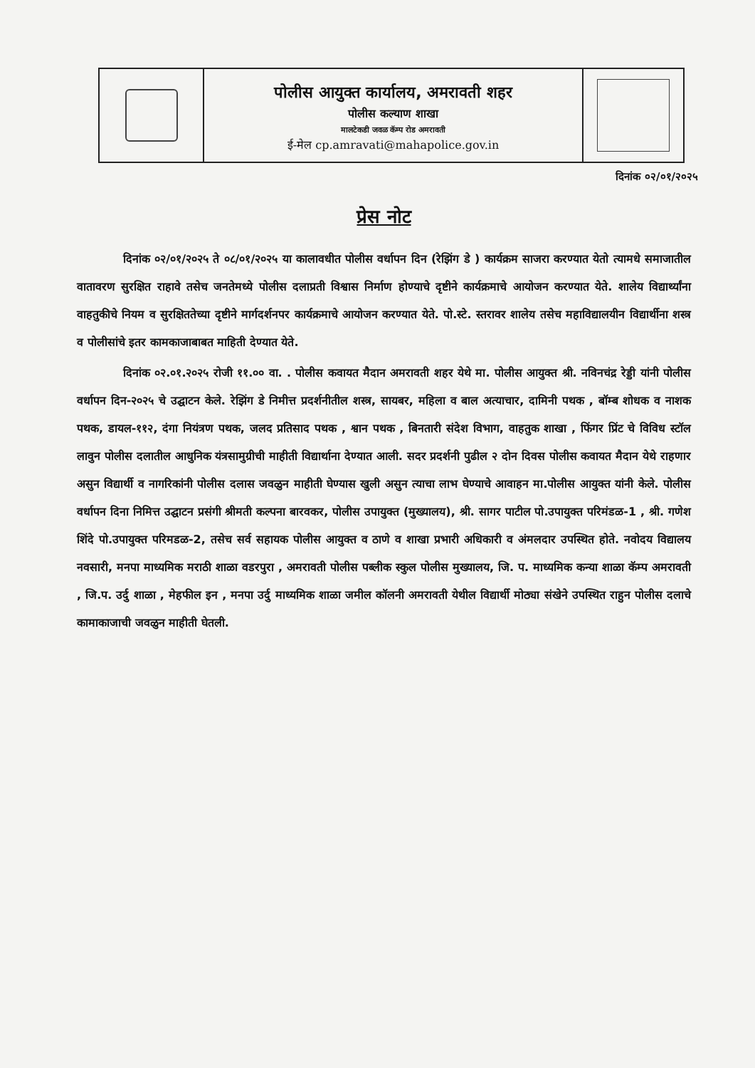पोलीस आयुक्त कार्यालय, अमरावती शहर
पोलीस कल्याण शाखा
मालटेकडी जवळ कॅम्प रोड अमरावती
ई-मेल cp.amravati@mahapolice.gov.in
दिनांक ०२/०१/२०२५
प्रेस नोट
दिनांक ०२/०१/२०२५ ते ०८/०१/२०२५ या कालावधीत पोलीस वर्धापन दिन (रेझिंग डे ) कार्यक्रम साजरा करण्यात येतो त्यामधे समाजातील वातावरण सुरक्षित राहावे तसेच जनतेमध्ये पोलीस दलाप्रती विश्वास निर्माण होण्याचे दृष्टीने कार्यक्रमाचे आयोजन करण्यात येते. शालेय विद्यार्थ्यांना वाहतुकीचे नियम व सुरक्षिततेच्या दृष्टीने मार्गदर्शनपर कार्यक्रमाचे आयोजन करण्यात येते. पो.स्टे. स्तरावर शालेय तसेच महाविद्यालयीन विद्यार्थीना शस्त्र व पोलीसांचे इतर कामकाजाबाबत माहिती देण्यात येते.
दिनांक ०२.०१.२०२५ रोजी ११.०० वा. . पोलीस कवायत मैदान अमरावती शहर येथे मा. पोलीस आयुक्त श्री. नविनचंद्र रेड्डी यांनी पोलीस वर्धापन दिन-२०२५ चे उद्घाटन केले. रेझिंग डे निमीत्त प्रदर्शनीतील शस्त्र, सायबर, महिला व बाल अत्याचार, दामिनी पथक , बॉम्ब शोधक व नाशक पथक, डायल-११२, दंगा नियंत्रण पथक, जलद प्रतिसाद पथक , श्वान पथक , बिनतारी संदेश विभाग, वाहतुक शाखा , फिंगर प्रिंट चे विविध स्टॉल लावुन पोलीस दलातील आधुनिक यंत्रसामुग्रीची माहीती विद्यार्थाना देण्यात आली. सदर प्रदर्शनी पुढील २ दोन दिवस पोलीस कवायत मैदान येथे राहणार असुन विद्यार्थी व नागरिकांनी पोलीस दलास जवळुन माहीती घेण्यास खुली असुन त्याचा लाभ घेण्याचे आवाहन मा.पोलीस आयुक्त यांनी केले. पोलीस वर्धापन दिना निमित्त उद्घाटन प्रसंगी श्रीमती कल्पना बारवकर, पोलीस उपायुक्त (मुख्यालय), श्री. सागर पाटील पो.उपायुक्त परिमंडळ-1 , श्री. गणेश शिंदे पो.उपायुक्त परिमडळ-2, तसेच सर्व सहायक पोलीस आयुक्त व ठाणे व शाखा प्रभारी अधिकारी व अंमलदार उपस्थित होते. नवोदय विद्यालय नवसारी, मनपा माध्यमिक मराठी शाळा वडरपुरा , अमरावती पोलीस पब्लीक स्कुल पोलीस मुख्यालय, जि. प. माध्यमिक कन्या शाळा कॅम्प अमरावती , जि.प. उर्दु शाळा , मेहफील इन , मनपा उर्दु माध्यमिक शाळा जमील कॉलनी अमरावती येथील विद्यार्थी मोठ्या संखेने उपस्थित राहुन पोलीस दलाचे कामाकाजाची जवळुन माहीती घेतली.